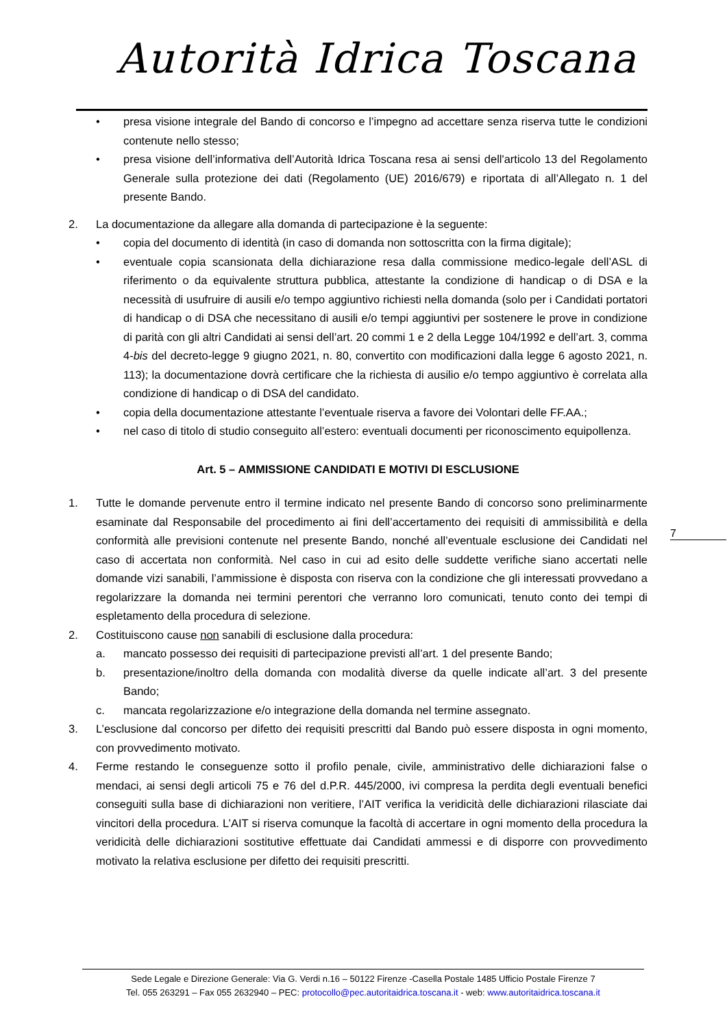Autorità Idrica Toscana
• presa visione integrale del Bando di concorso e l’impegno ad accettare senza riserva tutte le condizioni contenute nello stesso;
• presa visione dell’informativa dell’Autorità Idrica Toscana resa ai sensi dell'articolo 13 del Regolamento Generale sulla protezione dei dati (Regolamento (UE) 2016/679) e riportata di all’Allegato n. 1 del presente Bando.
2. La documentazione da allegare alla domanda di partecipazione è la seguente:
• copia del documento di identità (in caso di domanda non sottoscritta con la firma digitale);
• eventuale copia scansionata della dichiarazione resa dalla commissione medico-legale dell’ASL di riferimento o da equivalente struttura pubblica, attestante la condizione di handicap o di DSA e la necessità di usufruire di ausili e/o tempo aggiuntivo richiesti nella domanda (solo per i Candidati portatori di handicap o di DSA che necessitano di ausili e/o tempi aggiuntivi per sostenere le prove in condizione di parità con gli altri Candidati ai sensi dell’art. 20 commi 1 e 2 della Legge 104/1992 e dell’art. 3, comma 4-bis del decreto-legge 9 giugno 2021, n. 80, convertito con modificazioni dalla legge 6 agosto 2021, n. 113); la documentazione dovrà certificare che la richiesta di ausilio e/o tempo aggiuntivo è correlata alla condizione di handicap o di DSA del candidato.
• copia della documentazione attestante l’eventuale riserva a favore dei Volontari delle FF.AA.;
• nel caso di titolo di studio conseguito all’estero: eventuali documenti per riconoscimento equipollenza.
Art. 5 – AMMISSIONE CANDIDATI E MOTIVI DI ESCLUSIONE
1. Tutte le domande pervenute entro il termine indicato nel presente Bando di concorso sono preliminarmente esaminate dal Responsabile del procedimento ai fini dell’accertamento dei requisiti di ammissibilità e della conformità alle previsioni contenute nel presente Bando, nonché all’eventuale esclusione dei Candidati nel caso di accertata non conformità. Nel caso in cui ad esito delle suddette verifiche siano accertati nelle domande vizi sanabili, l’ammissione è disposta con riserva con la condizione che gli interessati provvedano a regolarizzare la domanda nei termini perentori che verranno loro comunicati, tenuto conto dei tempi di espletamento della procedura di selezione.
2. Costituiscono cause non sanabili di esclusione dalla procedura:
a. mancato possesso dei requisiti di partecipazione previsti all’art. 1 del presente Bando;
b. presentazione/inoltro della domanda con modalità diverse da quelle indicate all’art. 3 del presente Bando;
c. mancata regolarizzazione e/o integrazione della domanda nel termine assegnato.
3. L’esclusione dal concorso per difetto dei requisiti prescritti dal Bando può essere disposta in ogni momento, con provvedimento motivato.
4. Ferme restando le conseguenze sotto il profilo penale, civile, amministrativo delle dichiarazioni false o mendaci, ai sensi degli articoli 75 e 76 del d.P.R. 445/2000, ivi compresa la perdita degli eventuali benefici conseguiti sulla base di dichiarazioni non veritiere, l’AIT verifica la veridicità delle dichiarazioni rilasciate dai vincitori della procedura. L’AIT si riserva comunque la facoltà di accertare in ogni momento della procedura la veridicità delle dichiarazioni sostitutive effettuate dai Candidati ammessi e di disporre con provvedimento motivato la relativa esclusione per difetto dei requisiti prescritti.
7
Sede Legale e Direzione Generale: Via G. Verdi n.16 – 50122 Firenze -Casella Postale 1485 Ufficio Postale Firenze 7
Tel. 055 263291 – Fax 055 2632940 – PEC: protocollo@pec.autoritaidrica.toscana.it - web: www.autoritaidrica.toscana.it